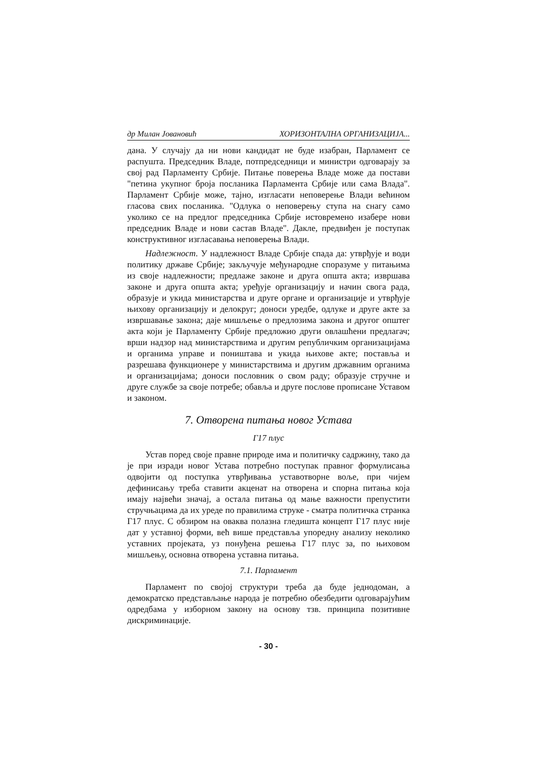др Милан Јовановић ХОРИЗОНТАЛНА ОРГАНИЗАЦИЈА...
дана. У случају да ни нови кандидат не буде изабран, Парламент се распушта. Председник Владе, потпредседници и министри одговарају за свој рад Парламенту Србије. Питање поверења Владе може да постави "петина укупног броја посланика Парламента Србије или сама Влада". Парламент Србије може, тајно, изгласати неповерење Влади већином гласова свих посланика. "Одлука о неповерењу ступа на снагу само уколико се на предлог председника Србије истовремено изабере нови председник Владе и нови састав Владе". Дакле, предвиђен је поступак конструктивног изгласавања неповерења Влади.
Надлежност. У надлежност Владе Србије спада да: утврђује и води политику државе Србије; закључује међународне споразуме у питањима из своје надлежности; предлаже законе и друга општа акта; извршава законе и друга општа акта; уређује организацију и начин свога рада, образује и укида министарства и друге органе и организације и утврђује њихову организацију и делокруг; доноси уредбе, одлуке и друге акте за извршавање закона; даје мишљење о предлозима закона и другог општег акта који је Парламенту Србије предложио други овлашћени предлагач; врши надзор над министарствима и другим републичким организацијама и органима управе и поништава и укида њихове акте; поставља и разрешава функционере у министарствима и другим државним органима и организацијама; доноси пословник о свом раду; образује стручне и друге службе за своје потребе; обавља и друге послове прописане Уставом и законом.
7. Отворена питања новог Устава
Г17 плус
Устав поред своје правне природе има и политичку садржину, тако да је при изради новог Устава потребно поступак правног формулисања одвојити од поступка утврђивања уставотворне воље, при чијем дефинисању треба ставити акценат на отворена и спорна питања која имају највећи значај, а остала питања од мање важности препустити стручњацима да их уреде по правилима струке - сматра политичка странка Г17 плус. С обзиром на оваква полазна гледишта концепт Г17 плус није дат у уставној форми, већ више представља упоредну анализу неколико уставних пројеката, уз понуђена решења Г17 плус за, по њиховом мишљењу, основна отворена уставна питања.
7.1. Парламент
Парламент по својој структури треба да буде једнодоман, а демократско представљање народа је потребно обезбедити одговарајућим одредбама у изборном закону на основу тзв. принципа позитивне дискриминације.
- 30 -